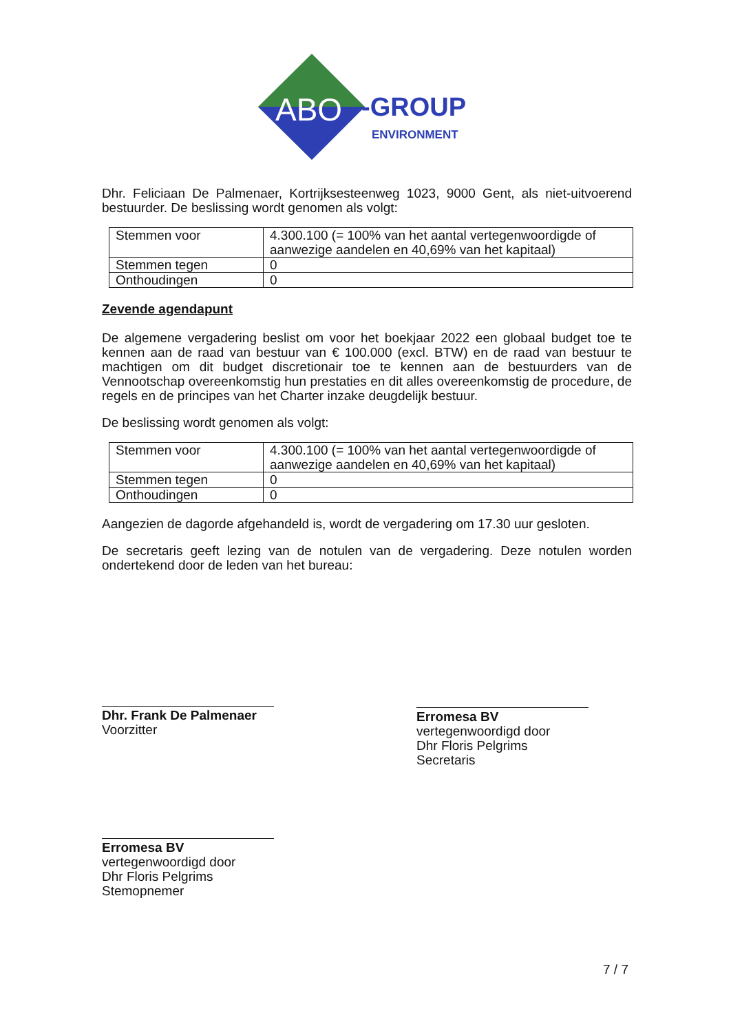ABO
-GROUP
ENVIRONMENT
Dhr. Feliciaan De Palmenaer, Kortrijksesteenweg 1023, 9000 Gent, als niet-uitvoerend bestuurder. De beslissing wordt genomen als volgt:
| Stemmen voor | 4.300.100 (= 100% van het aantal vertegenwoordigde of aanwezige aandelen en 40,69% van het kapitaal) |
| Stemmen tegen | 0 |
| Onthoudingen | 0 |
Zevende agendapunt
De algemene vergadering beslist om voor het boekjaar 2022 een globaal budget toe te kennen aan de raad van bestuur van € 100.000 (excl. BTW) en de raad van bestuur te machtigen om dit budget discretionair toe te kennen aan de bestuurders van de Vennootschap overeenkomstig hun prestaties en dit alles overeenkomstig de procedure, de regels en de principes van het Charter inzake deugdelijk bestuur.
De beslissing wordt genomen als volgt:
| Stemmen voor | 4.300.100 (= 100% van het aantal vertegenwoordigde of aanwezige aandelen en 40,69% van het kapitaal) |
| Stemmen tegen | 0 |
| Onthoudingen | 0 |
Aangezien de dagorde afgehandeld is, wordt de vergadering om 17.30 uur gesloten.
De secretaris geeft lezing van de notulen van de vergadering. Deze notulen worden ondertekend door de leden van het bureau:
Dhr. Frank De Palmenaer
Voorzitter
Erromesa BV
vertegenwoordigd door
Dhr Floris Pelgrims
Secretaris
Erromesa BV
vertegenwoordigd door
Dhr Floris Pelgrims
Stemopnemer
7 / 7